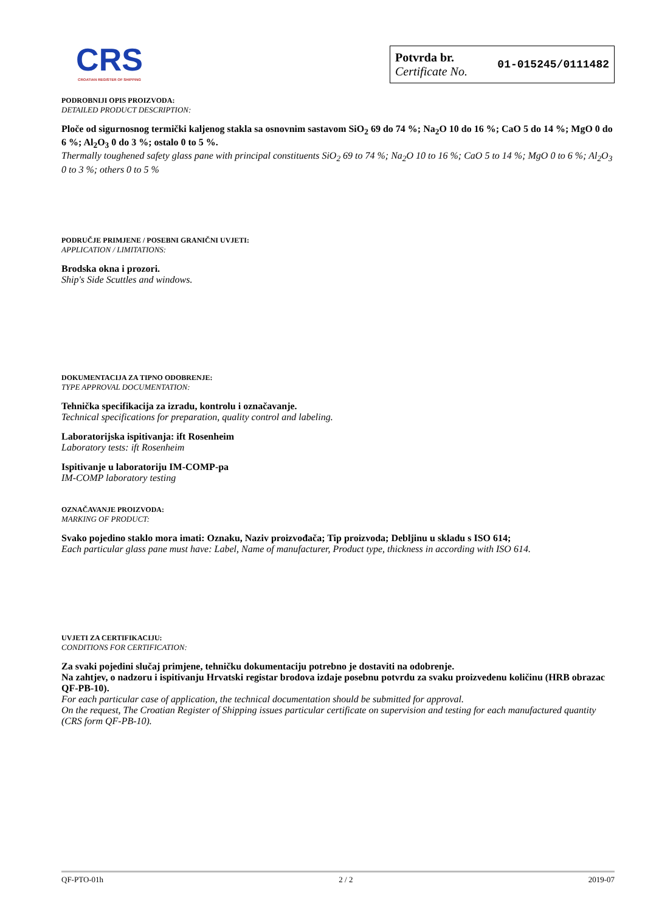CRS
CROATIAN REGISTER OF SHIPPING
Potvrda br.
Certificate No.
01-015245/0111482
PODROBNIJI OPIS PROIZVODA:
DETAILED PRODUCT DESCRIPTION:
Ploče od sigurnosnog termički kaljenog stakla sa osnovnim sastavom SiO<sub>2</sub> 69 do 74 %; Na<sub>2</sub>O 10 do 16 %; CaO 5 do 14 %; MgO 0 do 6 %; Al<sub>2</sub>O<sub>3</sub> 0 do 3 %; ostalo 0 to 5 %.
Thermally toughened safety glass pane with principal constituents SiO<sub>2</sub> 69 to 74 %; Na<sub>2</sub>O 10 to 16 %; CaO 5 to 14 %; MgO 0 to 6 %; Al<sub>2</sub>O<sub>3</sub> 0 to 3 %; others 0 to 5 %
PODRUČJE PRIMJENE / POSEBNI GRANIČNI UVJETI:
APPLICATION / LIMITATIONS:
Brodska okna i prozori.
Ship's Side Scuttles and windows.
DOKUMENTACIJA ZA TIPNO ODOBRENJE:
TYPE APPROVAL DOCUMENTATION:
Tehnička specifikacija za izradu, kontrolu i označavanje.
Technical specifications for preparation, quality control and labeling.
Laboratorijska ispitivanja: ift Rosenheim
Laboratory tests: ift Rosenheim
Ispitivanje u laboratoriju IM-COMP-pa
IM-COMP laboratory testing
OZNAČAVANJE PROIZVODA:
MARKING OF PRODUCT:
Svako pojedino staklo mora imati: Oznaku, Naziv proizvođača; Tip proizvoda; Debljinu u skladu s ISO 614;
Each particular glass pane must have: Label, Name of manufacturer, Product type, thickness in according with ISO 614.
UVJETI ZA CERTIFIKACIJU:
CONDITIONS FOR CERTIFICATION:
Za svaki pojedini slučaj primjene, tehničku dokumentaciju potrebno je dostaviti na odobrenje.
Na zahtjev, o nadzoru i ispitivanju Hrvatski registar brodova izdaje posebnu potvrdu za svaku proizvedenu količinu (HRB obrazac QF-PB-10).
For each particular case of application, the technical documentation should be submitted for approval.
On the request, The Croatian Register of Shipping issues particular certificate on supervision and testing for each manufactured quantity (CRS form QF-PB-10).
QF-PTO-01h 2 / 2 2019-07